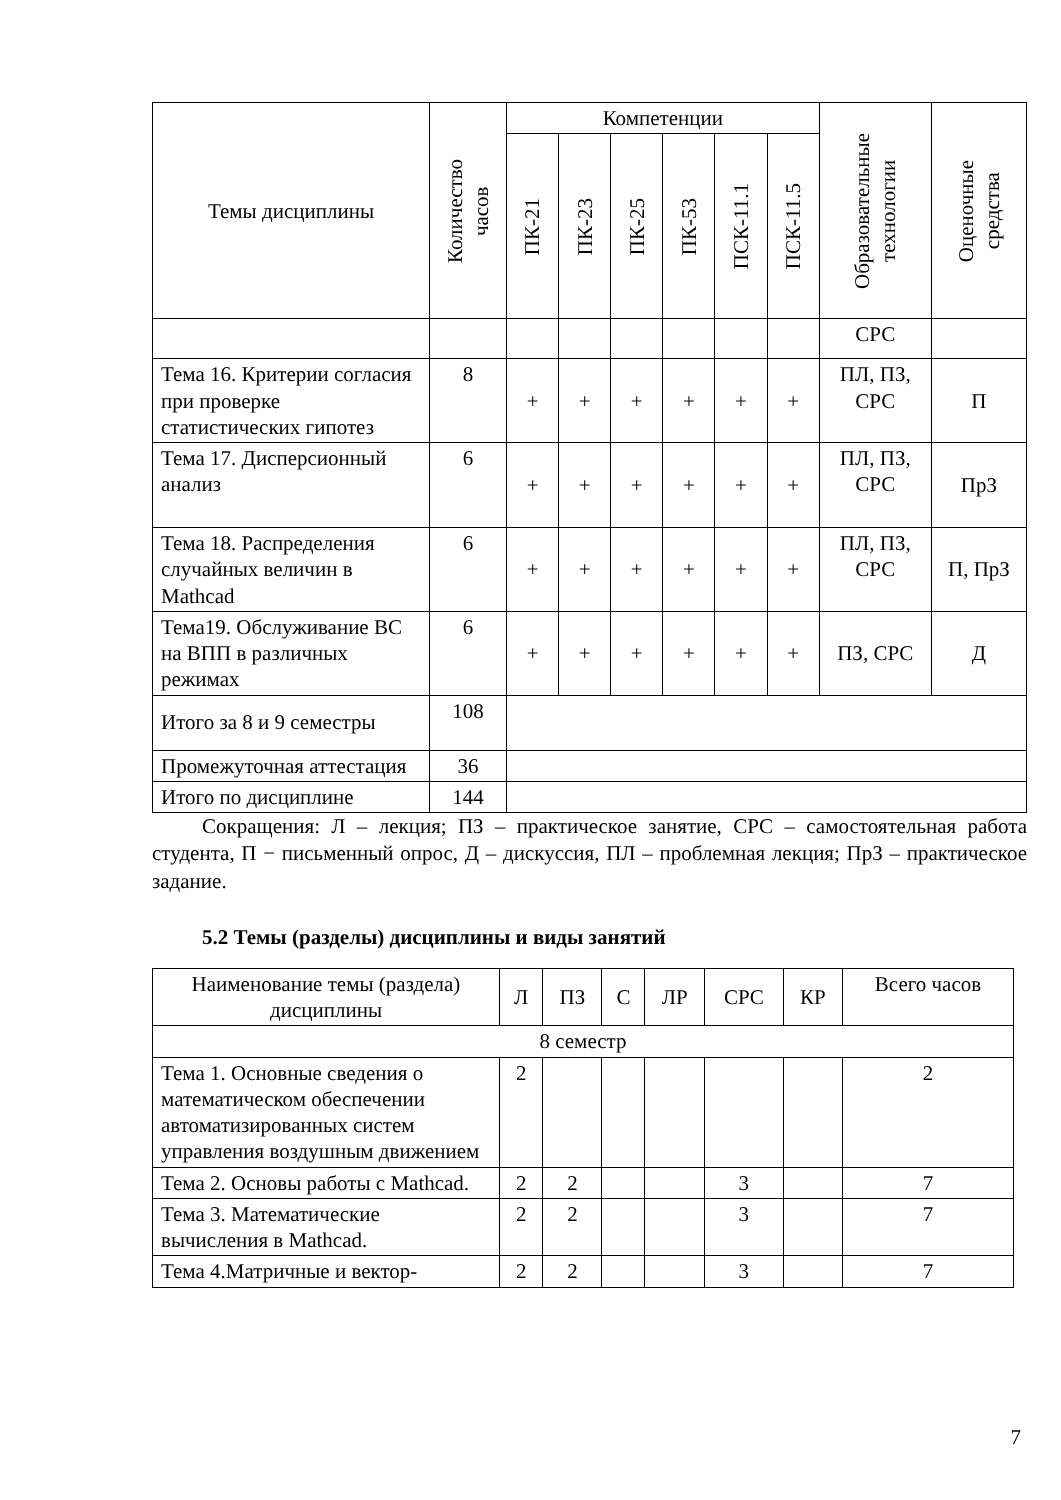| Темы дисциплины | Количество часов | Компетенции | | | | | | Образовательные технологии | Оценочные средства |
| --- | --- | --- | --- | --- | --- | --- | --- | --- | --- |
| | | ПК-21 | ПК-23 | ПК-25 | ПК-53 | ПСК-11.1 | ПСК-11.5 | | |
| | | | | | | | | СРС | |
| Тема 16. Критерии согласия при проверке статистических гипотез | 8 | + | + | + | + | + | + | ПЛ, ПЗ, СРС | П |
| Тема 17. Дисперсионный анализ | 6 | + | + | + | + | + | + | ПЛ, ПЗ, СРС | ПрЗ |
| Тема 18. Распределения случайных величин в Mathcad | 6 | + | + | + | + | + | + | ПЛ, ПЗ, СРС | П, ПрЗ |
| Тема19. Обслуживание ВС на ВПП в различных режимах | 6 | + | + | + | + | + | + | ПЗ, СРС | Д |
| Итого за 8 и 9 семестры | 108 | | | | | | | | |
| Промежуточная аттестация | 36 | | | | | | | | |
| Итого по дисциплине | 144 | | | | | | | | |
Сокращения: Л – лекция; ПЗ – практическое занятие, СРС – самостоятельная работа студента, П − письменный опрос, Д – дискуссия, ПЛ – проблемная лекция; ПрЗ – практическое задание.
5.2 Темы (разделы) дисциплины и виды занятий
| Наименование темы (раздела) дисциплины | Л | ПЗ | С | ЛР | СРС | КР | Всего часов |
| --- | --- | --- | --- | --- | --- | --- | --- |
| 8 семестр | | | | | | | |
| Тема 1. Основные сведения о математическом обеспечении автоматизированных систем управления воздушным движением | 2 | | | | | | 2 |
| Тема 2. Основы работы с Mathcad. | 2 | 2 | | | 3 | | 7 |
| Тема 3. Математические вычисления в Mathcad. | 2 | 2 | | | 3 | | 7 |
| Тема 4.Матричные и вектор- | 2 | 2 | | | 3 | | 7 |
7